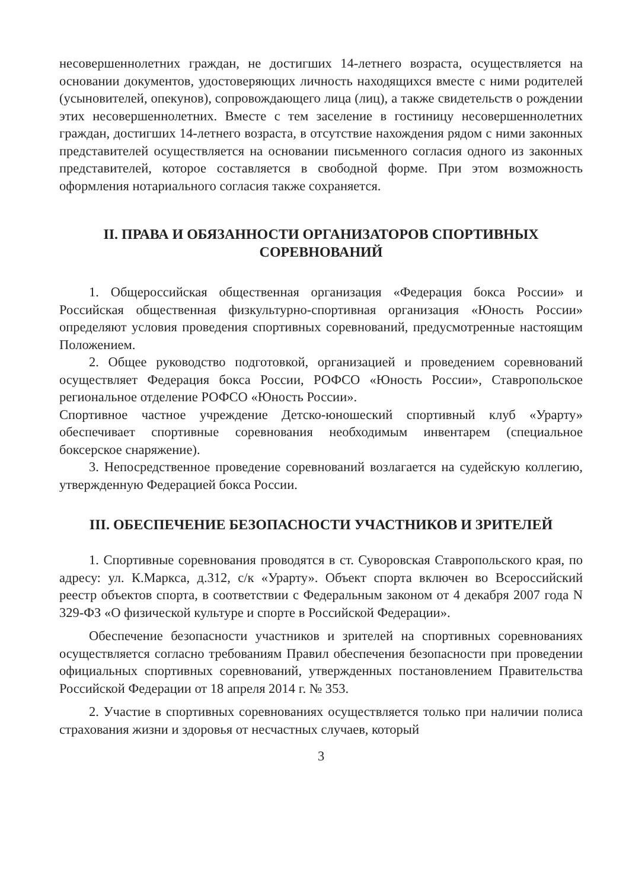несовершеннолетних граждан, не достигших 14-летнего возраста, осуществляется на основании документов, удостоверяющих личность находящихся вместе с ними родителей (усыновителей, опекунов), сопровождающего лица (лиц), а также свидетельств о рождении этих несовершеннолетних. Вместе с тем заселение в гостиницу несовершеннолетних граждан, достигших 14-летнего возраста, в отсутствие нахождения рядом с ними законных представителей осуществляется на основании письменного согласия одного из законных представителей, которое составляется в свободной форме. При этом возможность оформления нотариального согласия также сохраняется.
II. ПРАВА И ОБЯЗАННОСТИ ОРГАНИЗАТОРОВ СПОРТИВНЫХ СОРЕВНОВАНИЙ
1. Общероссийская общественная организация «Федерация бокса России» и Российская общественная физкультурно-спортивная организация «Юность России» определяют условия проведения спортивных соревнований, предусмотренные настоящим Положением.
2. Общее руководство подготовкой, организацией и проведением соревнований осуществляет Федерация бокса России, РОФСО «Юность России», Ставропольское региональное отделение РОФСО «Юность России».
Спортивное частное учреждение Детско-юношеский спортивный клуб «Урарту» обеспечивает спортивные соревнования необходимым инвентарем (специальное боксерское снаряжение).
3. Непосредственное проведение соревнований возлагается на судейскую коллегию, утвержденную Федерацией бокса России.
III. ОБЕСПЕЧЕНИЕ БЕЗОПАСНОСТИ УЧАСТНИКОВ И ЗРИТЕЛЕЙ
1. Спортивные соревнования проводятся в ст. Суворовская Ставропольского края, по адресу: ул. К.Маркса, д.312, с/к «Урарту». Объект спорта включен во Всероссийский реестр объектов спорта, в соответствии с Федеральным законом от 4 декабря 2007 года N 329-ФЗ «О физической культуре и спорте в Российской Федерации».
Обеспечение безопасности участников и зрителей на спортивных соревнованиях осуществляется согласно требованиям Правил обеспечения безопасности при проведении официальных спортивных соревнований, утвержденных постановлением Правительства Российской Федерации от 18 апреля 2014 г. № 353.
2. Участие в спортивных соревнованиях осуществляется только при наличии полиса страхования жизни и здоровья от несчастных случаев, который
3